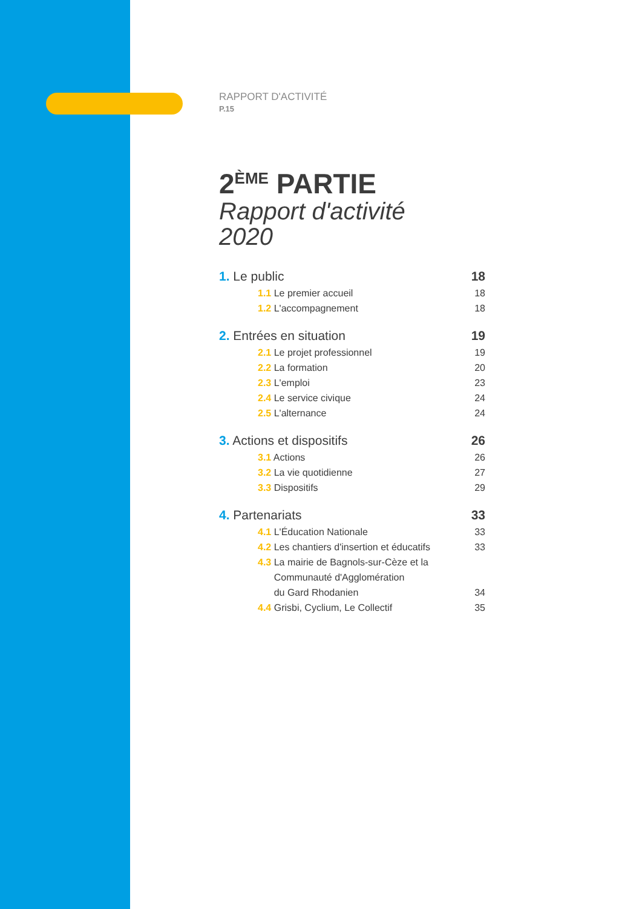RAPPORT D'ACTIVITÉ
P.15
2<sup>ÈME</sup> PARTIE
Rapport d'activité
2020
1. Le public 18
1.1 Le premier accueil 18
1.2 L'accompagnement 18
2. Entrées en situation 19
2.1 Le projet professionnel 19
2.2 La formation 20
2.3 L'emploi 23
2.4 Le service civique 24
2.5 L'alternance 24
3. Actions et dispositifs 26
3.1 Actions 26
3.2 La vie quotidienne 27
3.3 Dispositifs 29
4. Partenariats 33
4.1 L'Éducation Nationale 33
4.2 Les chantiers d'insertion et éducatifs 33
4.3 La mairie de Bagnols-sur-Cèze et la
Communauté d'Agglomération
du Gard Rhodanien 34
4.4 Grisbi, Cyclium, Le Collectif 35